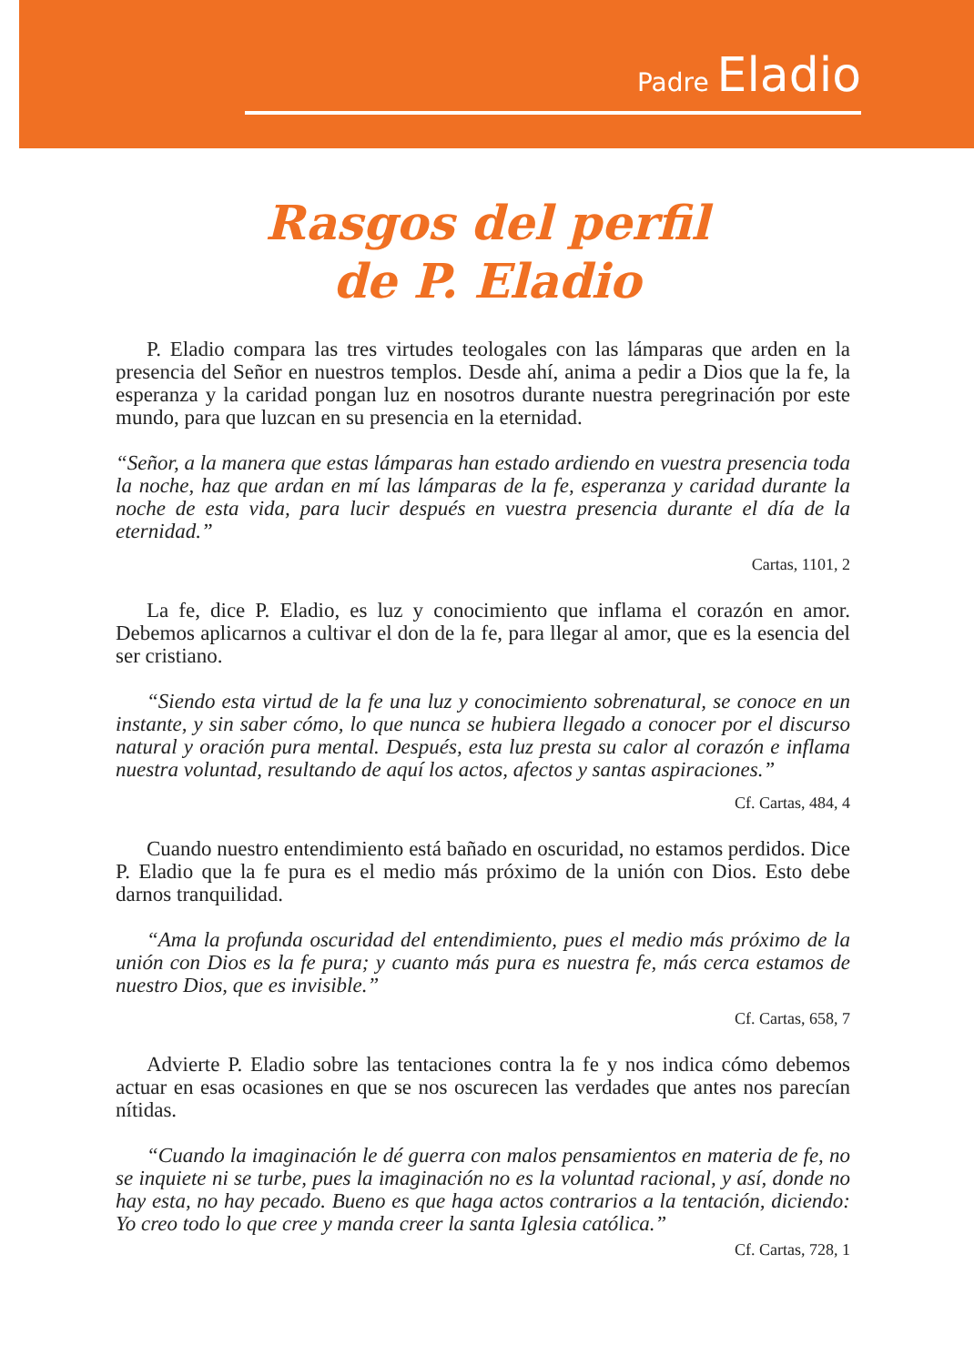Padre Eladio
Rasgos del perfil
de P. Eladio
P. Eladio compara las tres virtudes teologales con las lámparas que arden en la presencia del Señor en nuestros templos. Desde ahí, anima a pedir a Dios que la fe, la esperanza y la caridad pongan luz en nosotros durante nuestra peregrinación por este mundo, para que luzcan en su presencia en la eternidad.
“Señor, a la manera que estas lámparas han estado ardiendo en vuestra presencia toda la noche, haz que ardan en mí las lámparas de la fe, esperanza y caridad durante la noche de esta vida, para lucir después en vuestra presencia durante el día de la eternidad.”
Cartas, 1101, 2
La fe, dice P. Eladio, es luz y conocimiento que inflama el corazón en amor. Debemos aplicarnos a cultivar el don de la fe, para llegar al amor, que es la esencia del ser cristiano.
“Siendo esta virtud de la fe una luz y conocimiento sobrenatural, se conoce en un instante, y sin saber cómo, lo que nunca se hubiera llegado a conocer por el discurso natural y oración pura mental. Después, esta luz presta su calor al corazón e inflama nuestra voluntad, resultando de aquí los actos, afectos y santas aspiraciones.”
Cf. Cartas, 484, 4
Cuando nuestro entendimiento está bañado en oscuridad, no estamos perdidos. Dice P. Eladio que la fe pura es el medio más próximo de la unión con Dios. Esto debe darnos tranquilidad.
“Ama la profunda oscuridad del entendimiento, pues el medio más próximo de la unión con Dios es la fe pura; y cuanto más pura es nuestra fe, más cerca estamos de nuestro Dios, que es invisible.”
Cf. Cartas, 658, 7
Advierte P. Eladio sobre las tentaciones contra la fe y nos indica cómo debemos actuar en esas ocasiones en que se nos oscurecen las verdades que antes nos parecían nítidas.
“Cuando la imaginación le dé guerra con malos pensamientos en materia de fe, no se inquiete ni se turbe, pues la imaginación no es la voluntad racional, y así, donde no hay esta, no hay pecado. Bueno es que haga actos contrarios a la tentación, diciendo: Yo creo todo lo que cree y manda creer la santa Iglesia católica.”
Cf. Cartas, 728, 1